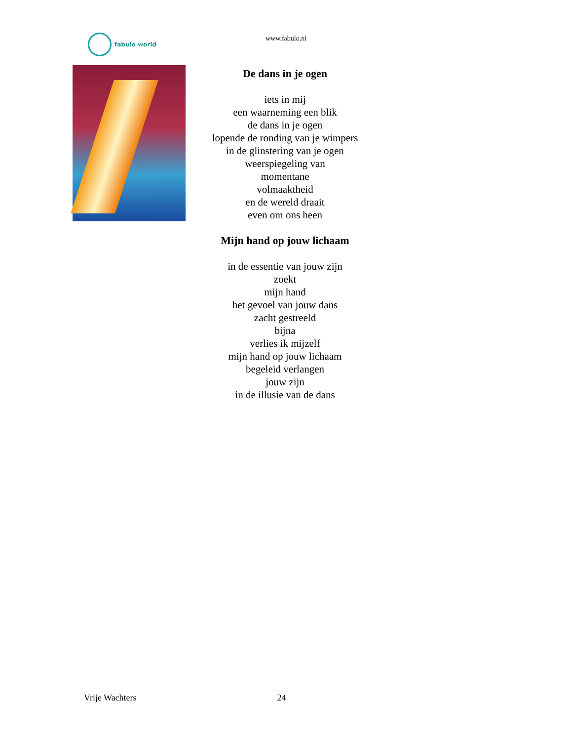fabulo world
www.fabulo.nl
De dans in je ogen
iets in mij
een waarneming een blik
de dans in je ogen
lopende de ronding van je wimpers
in de glinstering van je ogen
weerspiegeling van
momentane
volmaaktheid
en de wereld draait
even om ons heen
Mijn hand op jouw lichaam
in de essentie van jouw zijn
zoekt
mijn hand
het gevoel van jouw dans
zacht gestreeld
bijna
verlies ik mijzelf
mijn hand op jouw lichaam
begeleid verlangen
jouw zijn
in de illusie van de dans
Vrije Wachters 24